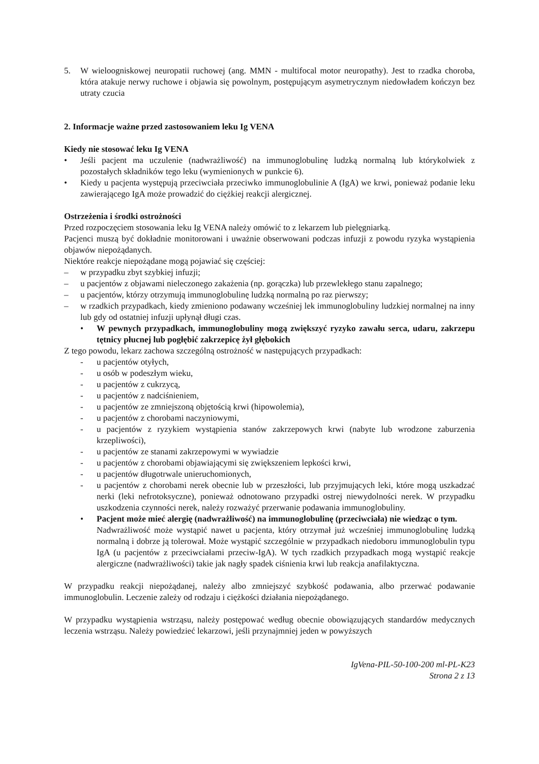5. W wieloogniskowej neuropatii ruchowej (ang. MMN - multifocal motor neuropathy). Jest to rzadka choroba, która atakuje nerwy ruchowe i objawia się powolnym, postępującym asymetrycznym niedowładem kończyn bez utraty czucia
2. Informacje ważne przed zastosowaniem leku Ig VENA
Kiedy nie stosować leku Ig VENA
• Jeśli pacjent ma uczulenie (nadwrażliwość) na immunoglobulinę ludzką normalną lub którykolwiek z pozostałych składników tego leku (wymienionych w punkcie 6).
• Kiedy u pacjenta występują przeciwciała przeciwko immunoglobulinie A (IgA) we krwi, ponieważ podanie leku zawierającego IgA może prowadzić do ciężkiej reakcji alergicznej.
Ostrzeżenia i środki ostrożności
Przed rozpoczęciem stosowania leku Ig VENA należy omówić to z lekarzem lub pielęgniarką.
Pacjenci muszą być dokładnie monitorowani i uważnie obserwowani podczas infuzji z powodu ryzyka wystąpienia objawów niepożądanych.
Niektóre reakcje niepożądane mogą pojawiać się częściej:
– w przypadku zbyt szybkiej infuzji;
– u pacjentów z objawami nieleczonego zakażenia (np. gorączka) lub przewlekłego stanu zapalnego;
– u pacjentów, którzy otrzymują immunoglobulinę ludzką normalną po raz pierwszy;
– w rzadkich przypadkach, kiedy zmieniono podawany wcześniej lek immunoglobuliny ludzkiej normalnej na inny lub gdy od ostatniej infuzji upłynął długi czas.
• W pewnych przypadkach, immunoglobuliny mogą zwiększyć ryzyko zawału serca, udaru, zakrzepu tętnicy płucnej lub pogłębić zakrzepicę żył głębokich
Z tego powodu, lekarz zachowa szczególną ostrożność w następujących przypadkach:
- u pacjentów otyłych,
- u osób w podeszłym wieku,
- u pacjentów z cukrzycą,
- u pacjentów z nadciśnieniem,
- u pacjentów ze zmniejszoną objętością krwi (hipowolemia),
- u pacjentów z chorobami naczyniowymi,
- u pacjentów z ryzykiem wystąpienia stanów zakrzepowych krwi (nabyte lub wrodzone zaburzenia krzepliwości),
- u pacjentów ze stanami zakrzepowymi w wywiadzie
- u pacjentów z chorobami objawiającymi się zwiększeniem lepkości krwi,
- u pacjentów długotrwale unieruchomionych,
- u pacjentów z chorobami nerek obecnie lub w przeszłości, lub przyjmujących leki, które mogą uszkadzać nerki (leki nefrotoksyczne), ponieważ odnotowano przypadki ostrej niewydolności nerek. W przypadku uszkodzenia czynności nerek, należy rozważyć przerwanie podawania immunoglobuliny.
• Pacjent może mieć alergię (nadwrażliwość) na immunoglobulinę (przeciwciała) nie wiedząc o tym.
Nadwrażliwość może wystąpić nawet u pacjenta, który otrzymał już wcześniej immunoglobulinę ludzką normalną i dobrze ją tolerował. Może wystąpić szczególnie w przypadkach niedoboru immunoglobulin typu IgA (u pacjentów z przeciwciałami przeciw-IgA). W tych rzadkich przypadkach mogą wystąpić reakcje alergiczne (nadwrażliwości) takie jak nagły spadek ciśnienia krwi lub reakcja anafilaktyczna.
W przypadku reakcji niepożądanej, należy albo zmniejszyć szybkość podawania, albo przerwać podawanie immunoglobulin. Leczenie zależy od rodzaju i ciężkości działania niepożądanego.
W przypadku wystąpienia wstrząsu, należy postępować według obecnie obowiązujących standardów medycznych leczenia wstrząsu. Należy powiedzieć lekarzowi, jeśli przynajmniej jeden w powyższych
IgVena-PIL-50-100-200 ml-PL-K23
Strona 2 z 13